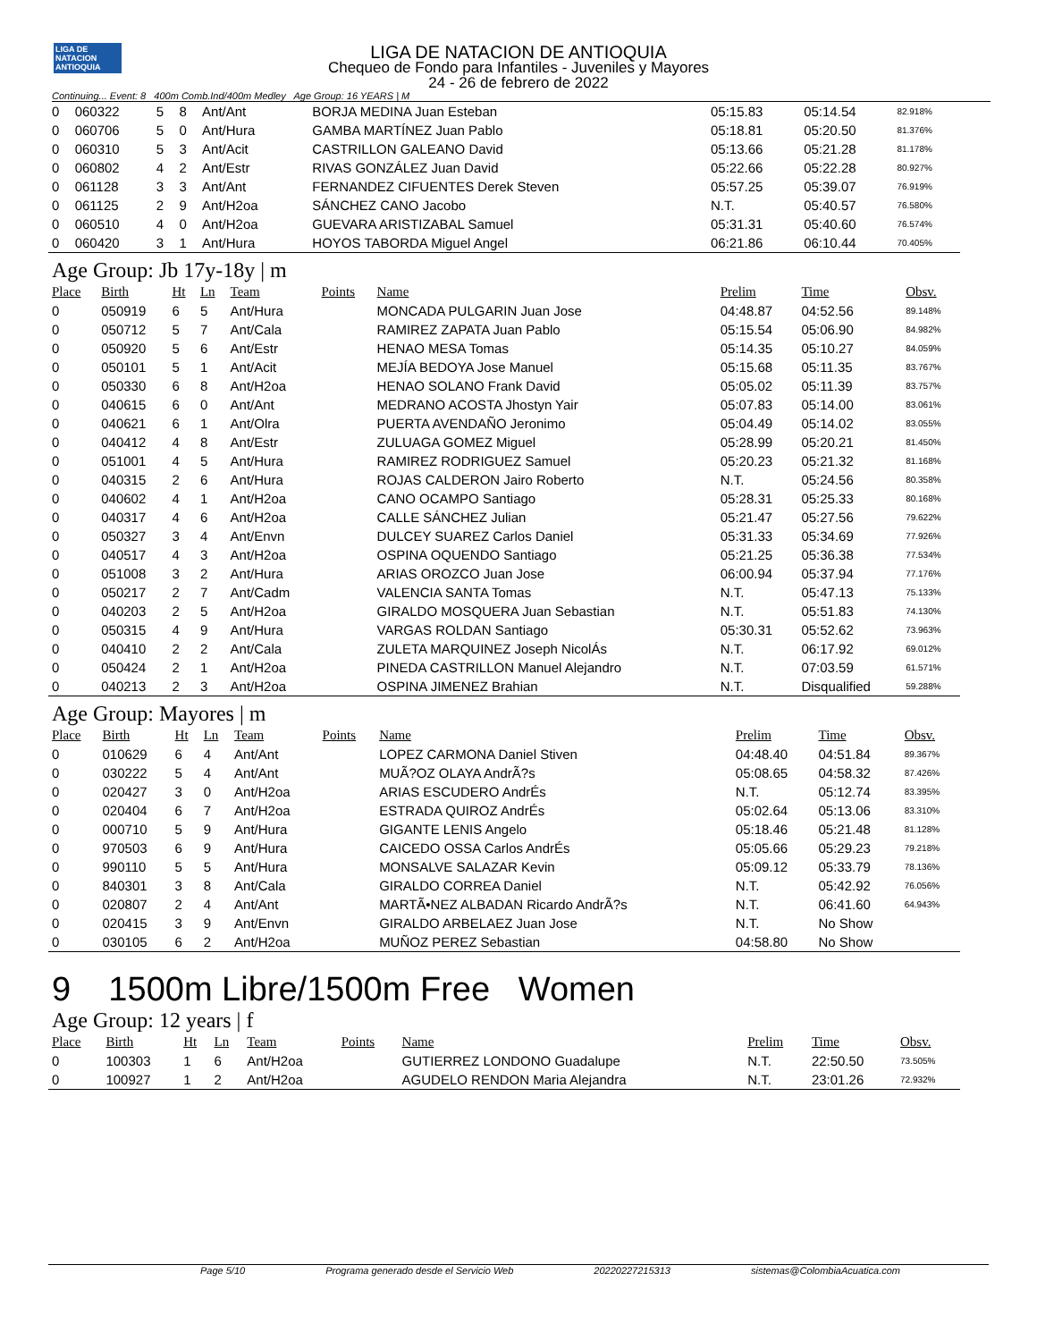LIGA DE NATACION ANTIOQUIA
LIGA DE NATACION DE ANTIOQUIA
Chequeo de Fondo para Infantiles - Juveniles y Mayores
24 - 26 de febrero de 2022
Continuing... Event: 8 400m Comb.Ind/400m Medley Age Group: 16 YEARS | M
| 0 | 060322 | 5 | 8 | Ant/Ant | | BORJA MEDINA Juan Esteban | 05:15.83 | 05:14.54 | 82.918% |
| 0 | 060706 | 5 | 0 | Ant/Hura | | GAMBA MARTÍNEZ Juan Pablo | 05:18.81 | 05:20.50 | 81.376% |
| 0 | 060310 | 5 | 3 | Ant/Acit | | CASTRILLON GALEANO David | 05:13.66 | 05:21.28 | 81.178% |
| 0 | 060802 | 4 | 2 | Ant/Estr | | RIVAS GONZÁLEZ Juan David | 05:22.66 | 05:22.28 | 80.927% |
| 0 | 061128 | 3 | 3 | Ant/Ant | | FERNANDEZ CIFUENTES Derek Steven | 05:57.25 | 05:39.07 | 76.919% |
| 0 | 061125 | 2 | 9 | Ant/H2oa | | SÁNCHEZ CANO Jacobo | N.T. | 05:40.57 | 76.580% |
| 0 | 060510 | 4 | 0 | Ant/H2oa | | GUEVARA ARISTIZABAL Samuel | 05:31.31 | 05:40.60 | 76.574% |
| 0 | 060420 | 3 | 1 | Ant/Hura | | HOYOS TABORDA Miguel Angel | 06:21.86 | 06:10.44 | 70.405% |
Age Group: Jb 17y-18y | m
| Place | Birth | Ht | Ln | Team | Points | Name | Prelim | Time | Obsv. |
| --- | --- | --- | --- | --- | --- | --- | --- | --- | --- |
| 0 | 050919 | 6 | 5 | Ant/Hura | | MONCADA PULGARIN Juan Jose | 04:48.87 | 04:52.56 | 89.148% |
| 0 | 050712 | 5 | 7 | Ant/Cala | | RAMIREZ ZAPATA Juan Pablo | 05:15.54 | 05:06.90 | 84.982% |
| 0 | 050920 | 5 | 6 | Ant/Estr | | HENAO MESA Tomas | 05:14.35 | 05:10.27 | 84.059% |
| 0 | 050101 | 5 | 1 | Ant/Acit | | MEJÍA BEDOYA Jose Manuel | 05:15.68 | 05:11.35 | 83.767% |
| 0 | 050330 | 6 | 8 | Ant/H2oa | | HENAO SOLANO Frank David | 05:05.02 | 05:11.39 | 83.757% |
| 0 | 040615 | 6 | 0 | Ant/Ant | | MEDRANO ACOSTA Jhostyn Yair | 05:07.83 | 05:14.00 | 83.061% |
| 0 | 040621 | 6 | 1 | Ant/Olra | | PUERTA AVENDAÑO Jeronimo | 05:04.49 | 05:14.02 | 83.055% |
| 0 | 040412 | 4 | 8 | Ant/Estr | | ZULUAGA GOMEZ Miguel | 05:28.99 | 05:20.21 | 81.450% |
| 0 | 051001 | 4 | 5 | Ant/Hura | | RAMIREZ RODRIGUEZ Samuel | 05:20.23 | 05:21.32 | 81.168% |
| 0 | 040315 | 2 | 6 | Ant/Hura | | ROJAS CALDERON Jairo Roberto | N.T. | 05:24.56 | 80.358% |
| 0 | 040602 | 4 | 1 | Ant/H2oa | | CANO OCAMPO Santiago | 05:28.31 | 05:25.33 | 80.168% |
| 0 | 040317 | 4 | 6 | Ant/H2oa | | CALLE SÁNCHEZ Julian | 05:21.47 | 05:27.56 | 79.622% |
| 0 | 050327 | 3 | 4 | Ant/Envn | | DULCEY SUAREZ Carlos Daniel | 05:31.33 | 05:34.69 | 77.926% |
| 0 | 040517 | 4 | 3 | Ant/H2oa | | OSPINA OQUENDO Santiago | 05:21.25 | 05:36.38 | 77.534% |
| 0 | 051008 | 3 | 2 | Ant/Hura | | ARIAS OROZCO Juan Jose | 06:00.94 | 05:37.94 | 77.176% |
| 0 | 050217 | 2 | 7 | Ant/Cadm | | VALENCIA SANTA Tomas | N.T. | 05:47.13 | 75.133% |
| 0 | 040203 | 2 | 5 | Ant/H2oa | | GIRALDO MOSQUERA Juan Sebastian | N.T. | 05:51.83 | 74.130% |
| 0 | 050315 | 4 | 9 | Ant/Hura | | VARGAS ROLDAN Santiago | 05:30.31 | 05:52.62 | 73.963% |
| 0 | 040410 | 2 | 2 | Ant/Cala | | ZULETA MARQUINEZ Joseph NicolÁs | N.T. | 06:17.92 | 69.012% |
| 0 | 050424 | 2 | 1 | Ant/H2oa | | PINEDA CASTRILLON Manuel Alejandro | N.T. | 07:03.59 | 61.571% |
| 0 | 040213 | 2 | 3 | Ant/H2oa | | OSPINA JIMENEZ Brahian | N.T. | Disqualified | 59.288% |
Age Group: Mayores | m
| Place | Birth | Ht | Ln | Team | Points | Name | Prelim | Time | Obsv. |
| --- | --- | --- | --- | --- | --- | --- | --- | --- | --- |
| 0 | 010629 | 6 | 4 | Ant/Ant | | LOPEZ CARMONA Daniel Stiven | 04:48.40 | 04:51.84 | 89.367% |
| 0 | 030222 | 5 | 4 | Ant/Ant | | MUÃ?OZ OLAYA AndrÃ?s | 05:08.65 | 04:58.32 | 87.426% |
| 0 | 020427 | 3 | 0 | Ant/H2oa | | ARIAS ESCUDERO AndrÉs | N.T. | 05:12.74 | 83.395% |
| 0 | 020404 | 6 | 7 | Ant/H2oa | | ESTRADA QUIROZ AndrÉs | 05:02.64 | 05:13.06 | 83.310% |
| 0 | 000710 | 5 | 9 | Ant/Hura | | GIGANTE LENIS Angelo | 05:18.46 | 05:21.48 | 81.128% |
| 0 | 970503 | 6 | 9 | Ant/Hura | | CAICEDO OSSA Carlos AndrÉs | 05:05.66 | 05:29.23 | 79.218% |
| 0 | 990110 | 5 | 5 | Ant/Hura | | MONSALVE SALAZAR Kevin | 05:09.12 | 05:33.79 | 78.136% |
| 0 | 840301 | 3 | 8 | Ant/Cala | | GIRALDO CORREA Daniel | N.T. | 05:42.92 | 76.056% |
| 0 | 020807 | 2 | 4 | Ant/Ant | | MARTÃ•NEZ ALBADAN Ricardo AndrÃ?s | N.T. | 06:41.60 | 64.943% |
| 0 | 020415 | 3 | 9 | Ant/Envn | | GIRALDO ARBELAEZ Juan Jose | N.T. | No Show | |
| 0 | 030105 | 6 | 2 | Ant/H2oa | | MUÑOZ PEREZ Sebastian | 04:58.80 | No Show | |
9 1500m Libre/1500m Free Women
Age Group: 12 years | f
| Place | Birth | Ht | Ln | Team | Points | Name | Prelim | Time | Obsv. |
| --- | --- | --- | --- | --- | --- | --- | --- | --- | --- |
| 0 | 100303 | 1 | 6 | Ant/H2oa | | GUTIERREZ LONDONO Guadalupe | N.T. | 22:50.50 | 73.505% |
| 0 | 100927 | 1 | 2 | Ant/H2oa | | AGUDELO RENDON Maria Alejandra | N.T. | 23:01.26 | 72.932% |
Page 5/10 Programa generado desde el Servicio Web 20220227215313 sistemas@ColombiaAcuatica.com